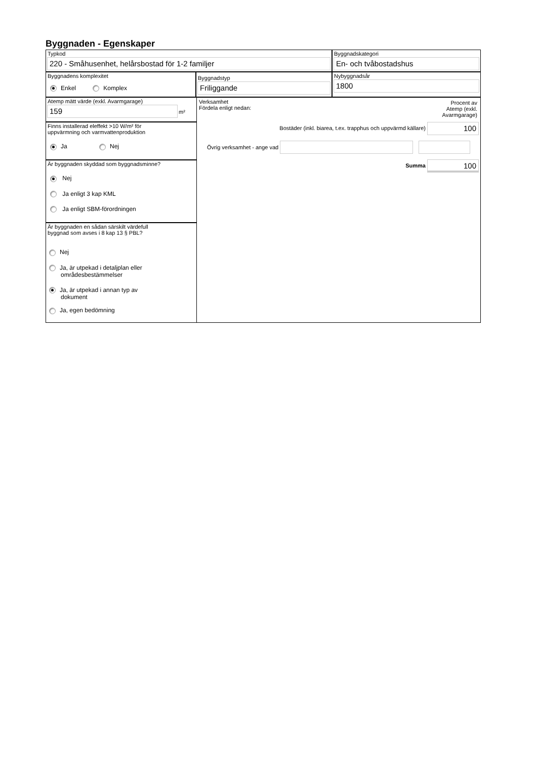Byggnaden - Egenskaper
Typkod
220 - Småhusenhet, helårsbostad för 1-2 familjer
Byggnadskategori
En- och tvåbostadshus
Byggnadens komplexitet
Enkel Komplex
Byggnadstyp
Friliggande
Nybyggnadsår
1800
Atemp mätt värde (exkl. Avarmgarage)
159
m²
Finns installerad eleffekt >10 W/m² för
uppvärmning och varmvattenproduktion
Ja Nej
Är byggnaden skyddad som byggnadsminne?
Nej
Ja enligt 3 kap KML
Ja enligt SBM-förordningen
Är byggnaden en sådan särskilt värdefull
byggnad som avses i 8 kap 13 § PBL?
Nej
Ja, är utpekad i detaljplan eller
områdesbestämmelser
Ja, är utpekad i annan typ av
dokument
Ja, egen bedömning
Verksamhet
Fördela enligt nedan:
Procent av
Atemp (exkl.
Avarmgarage)
Bostäder (inkl. biarea, t.ex. trapphus och uppvärmd källare) 100
Övrig verksamhet - ange vad
Summa 100